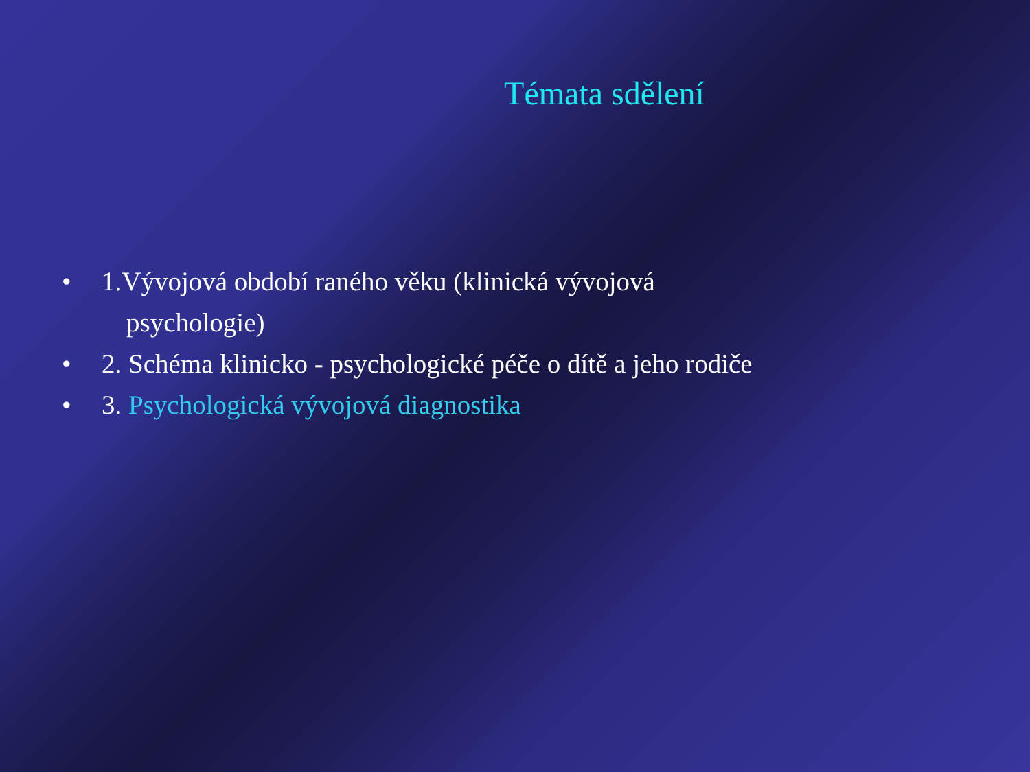Témata sdělení
• 1.Vývojová období raného věku (klinická vývojová
psychologie)
• 2. Schéma klinicko - psychologické péče o dítě a jeho rodiče
• 3. Psychologická vývojová diagnostika